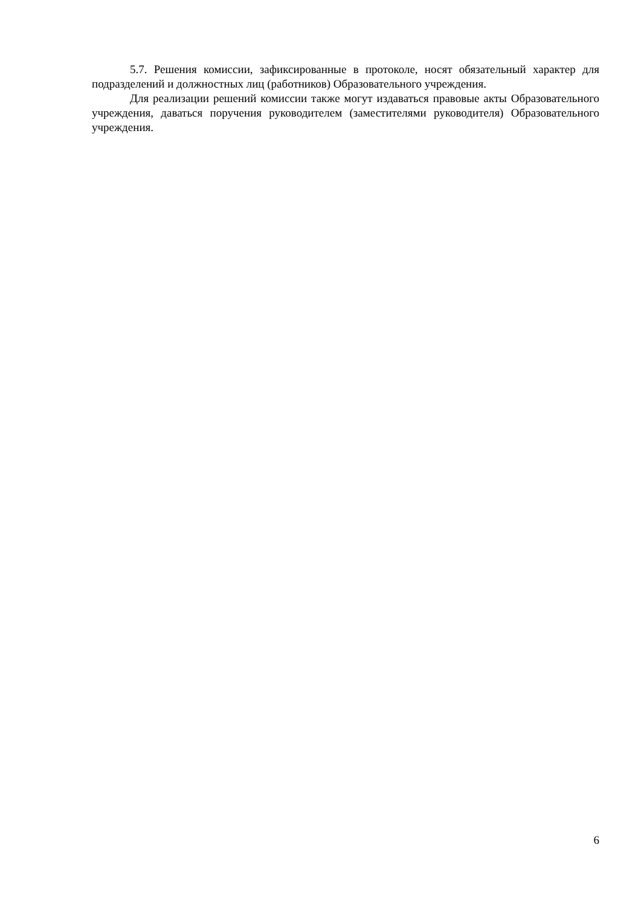5.7. Решения комиссии, зафиксированные в протоколе, носят обязательный характер для подразделений и должностных лиц (работников) Образовательного учреждения.
Для реализации решений комиссии также могут издаваться правовые акты Образовательного учреждения, даваться поручения руководителем (заместителями руководителя) Образовательного учреждения.
6